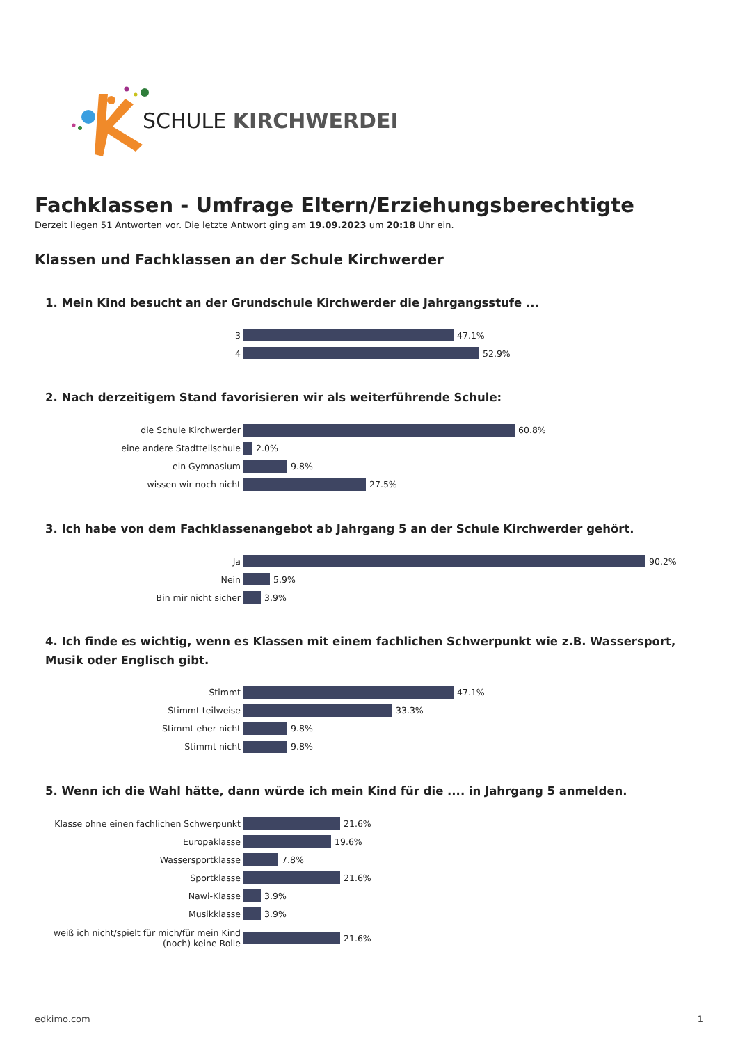SCHULE KIRCHWERDER
Fachklassen - Umfrage Eltern/Erziehungsberechtigte
Derzeit liegen 51 Antworten vor. Die letzte Antwort ging am 19.09.2023 um 20:18 Uhr ein.
Klassen und Fachklassen an der Schule Kirchwerder
1. Mein Kind besucht an der Grundschule Kirchwerder die Jahrgangsstufe ...
3 47.1%
4 52.9%
2. Nach derzeitigem Stand favorisieren wir als weiterführende Schule:
die Schule Kirchwerder 60.8%
eine andere Stadtteilschule 2.0%
ein Gymnasium 9.8%
wissen wir noch nicht 27.5%
3. Ich habe von dem Fachklassenangebot ab Jahrgang 5 an der Schule Kirchwerder gehört.
Ja 90.2%
Nein 5.9%
Bin mir nicht sicher 3.9%
4. Ich finde es wichtig, wenn es Klassen mit einem fachlichen Schwerpunkt wie z.B. Wassersport, Musik oder Englisch gibt.
Stimmt 47.1%
Stimmt teilweise 33.3%
Stimmt eher nicht 9.8%
Stimmt nicht 9.8%
5. Wenn ich die Wahl hätte, dann würde ich mein Kind für die .... in Jahrgang 5 anmelden.
Klasse ohne einen fachlichen Schwerpunkt 21.6%
Europaklasse 19.6%
Wassersportklasse 7.8%
Sportklasse 21.6%
Nawi-Klasse 3.9%
Musikklasse 3.9%
weiß ich nicht/spielt für mich/für mein Kind (noch) keine Rolle 21.6%
edkimo.com 1